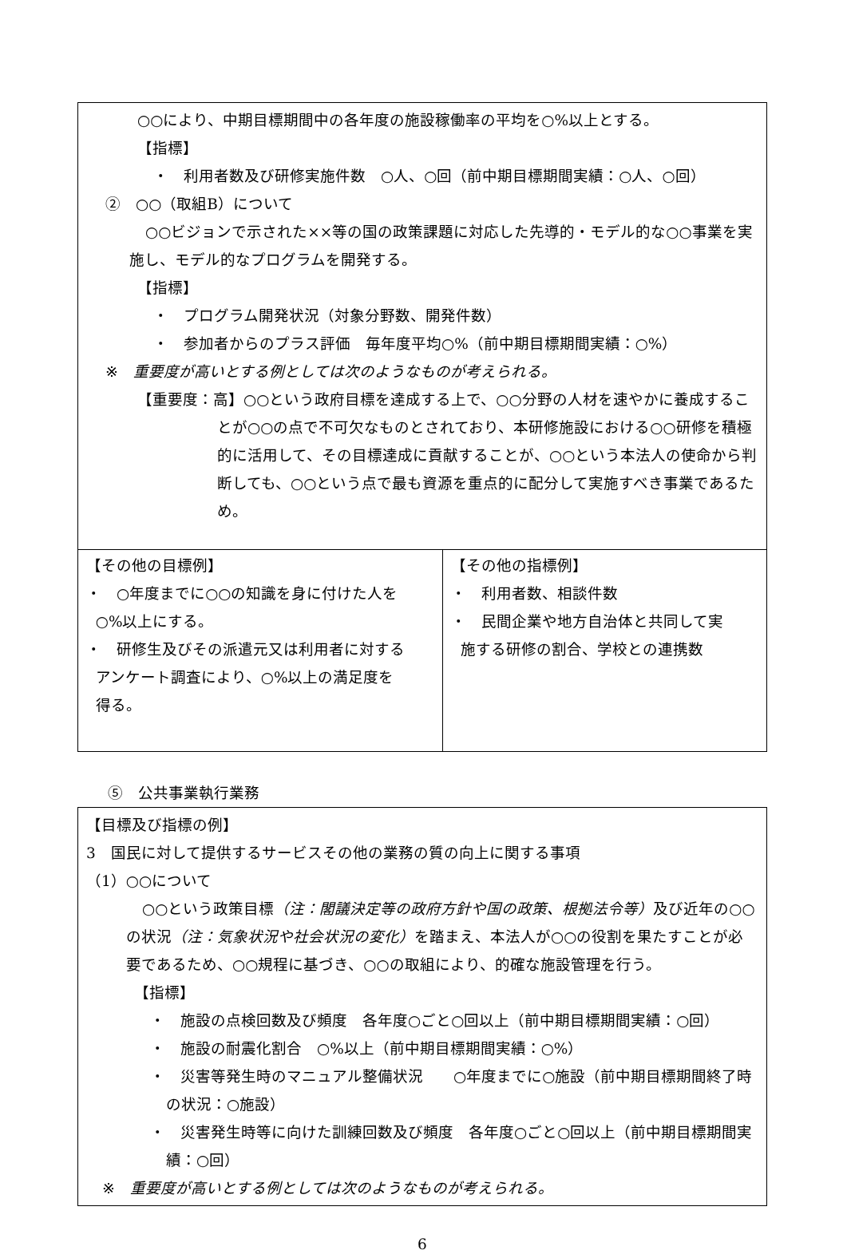○○により、中期目標期間中の各年度の施設稼働率の平均を○%以上とする。
【指標】
・　利用者数及び研修実施件数　○人、○回（前中期目標期間実績：○人、○回）
②　○○（取組B）について
○○ビジョンで示された××等の国の政策課題に対応した先導的・モデル的な○○事業を実施し、モデル的なプログラムを開発する。
【指標】
・　プログラム開発状況（対象分野数、開発件数）
・　参加者からのプラス評価　毎年度平均○%（前中期目標期間実績：○%）
※　重要度が高いとする例としては次のようなものが考えられる。
【重要度：高】○○という政府目標を達成する上で、○○分野の人材を速やかに養成することが○○の点で不可欠なものとされており、本研修施設における○○研修を積極的に活用して、その目標達成に貢献することが、○○という本法人の使命から判断しても、○○という点で最も資源を重点的に配分して実施すべき事業であるため。
| 【その他の目標例】 ・ ○年度までに○○の知識を身に付けた人を ○%以上にする。 ・ 研修生及びその派遣元又は利用者に対する アンケート調査により、○%以上の満足度を 得る。 | 【その他の指標例】 ・ 利用者数、相談件数 ・ 民間企業や地方自治体と共同して実 施する研修の割合、学校との連携数 |
⑤　公共事業執行業務
【目標及び指標の例】
3　国民に対して提供するサービスその他の業務の質の向上に関する事項
（1）○○について
○○という政策目標（注：閣議決定等の政府方針や国の政策、根拠法令等）及び近年の○○の状況（注：気象状況や社会状況の変化）を踏まえ、本法人が○○の役割を果たすことが必要であるため、○○規程に基づき、○○の取組により、的確な施設管理を行う。
【指標】
・　施設の点検回数及び頻度　各年度○ごと○回以上（前中期目標期間実績：○回）
・　施設の耐震化割合　○%以上（前中期目標期間実績：○%）
・　災害等発生時のマニュアル整備状況　　○年度までに○施設（前中期目標期間終了時の状況：○施設）
・　災害発生時等に向けた訓練回数及び頻度　各年度○ごと○回以上（前中期目標期間実績：○回）
※　重要度が高いとする例としては次のようなものが考えられる。
6